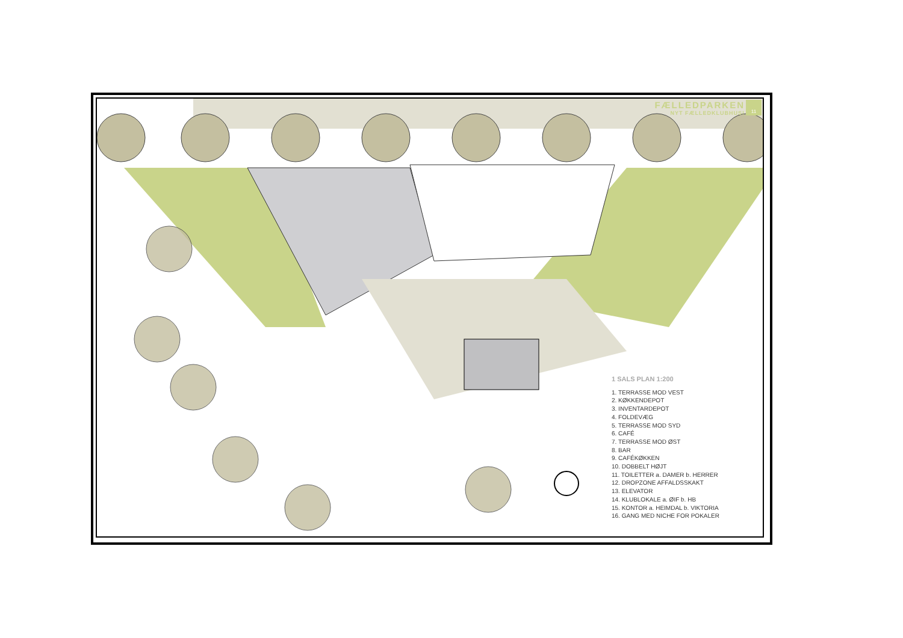FÆLLEDPARKEN
NYT FÆLLEDKLUBHUS!
11
1 SALS PLAN 1:200
1. TERRASSE MOD VEST
2. KØKKENDEPOT
3. INVENTARDEPOT
4. FOLDEVÆG
5. TERRASSE MOD SYD
6. CAFÉ
7. TERRASSE MOD ØST
8. BAR
9. CAFÉKØKKEN
10. DOBBELT HØJT
11. TOILETTER a. DAMER b. HERRER
12. DROPZONE AFFALDSSKAKT
13. ELEVATOR
14. KLUBLOKALE a. ØIF b. HB
15. KONTOR a. HEIMDAL b. VIKTORIA
16. GANG MED NICHE FOR POKALER